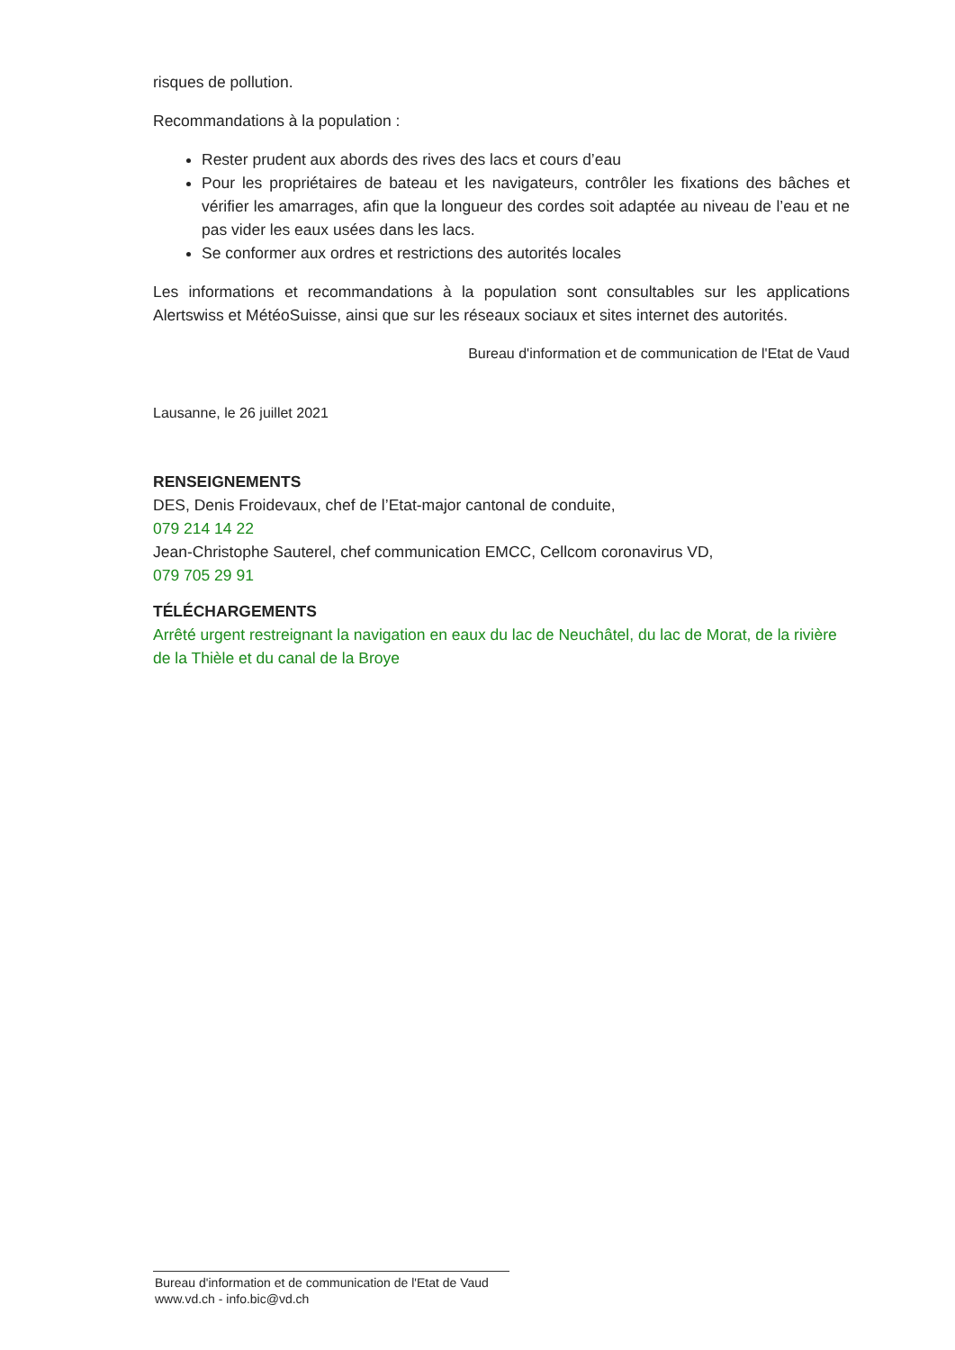risques de pollution.
Recommandations à la population :
Rester prudent aux abords des rives des lacs et cours d’eau
Pour les propriétaires de bateau et les navigateurs, contrôler les fixations des bâches et vérifier les amarrages, afin que la longueur des cordes soit adaptée au niveau de l’eau et ne pas vider les eaux usées dans les lacs.
Se conformer aux ordres et restrictions des autorités locales
Les informations et recommandations à la population sont consultables sur les applications Alertswiss et MétéoSuisse, ainsi que sur les réseaux sociaux et sites internet des autorités.
Bureau d'information et de communication de l'Etat de Vaud
Lausanne, le 26 juillet 2021
RENSEIGNEMENTS
DES, Denis Froidevaux, chef de l’Etat-major cantonal de conduite,
079 214 14 22
Jean-Christophe Sauterel, chef communication EMCC, Cellcom coronavirus VD,
079 705 29 91
TÉLÉCHARGEMENTS
Arrêté urgent restreignant la navigation en eaux du lac de Neuchâtel, du lac de Morat, de la rivière de la Thièle et du canal de la Broye
Bureau d'information et de communication de l'Etat de Vaud
www.vd.ch - info.bic@vd.ch